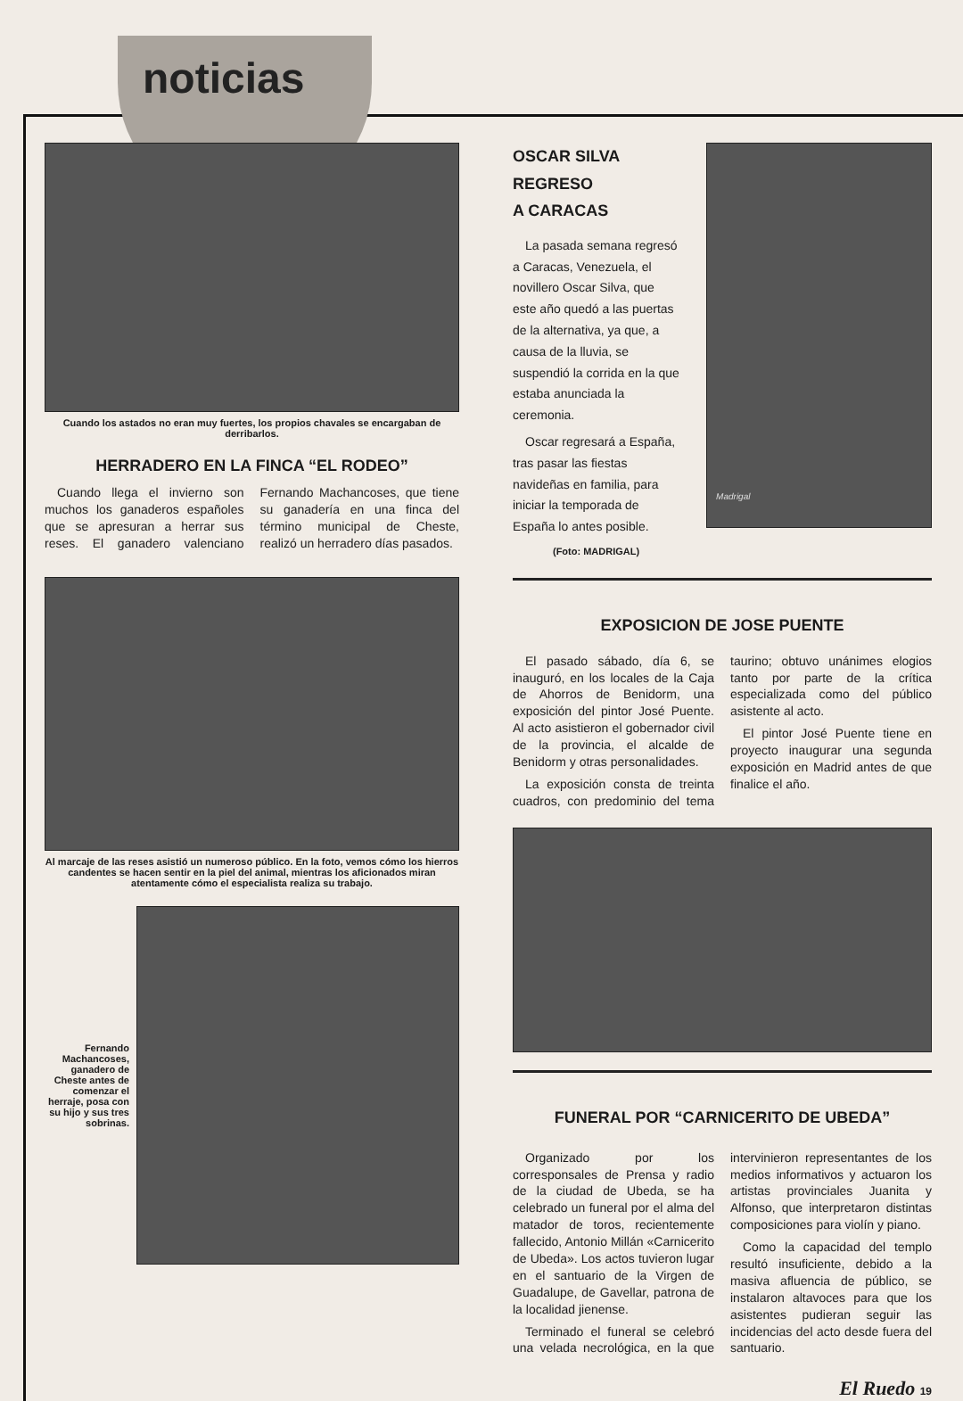noticias
Cuando los astados no eran muy fuertes, los propios chavales se encargaban de derribarlos.
HERRADERO EN LA FINCA “EL RODEO”
Cuando llega el invierno son muchos los ganaderos españoles que se apresuran a herrar sus reses. El ganadero valenciano Fernando Machancoses, que tiene su ganadería en una finca del término municipal de Cheste, realizó un herradero días pasados.
Al marcaje de las reses asistió un numeroso público. En la foto, vemos cómo los hierros candentes se hacen sentir en la piel del animal, mientras los aficionados miran atentamente cómo el especialista realiza su trabajo.
Fernando Machancoses, ganadero de Cheste antes de comenzar el herraje, posa con su hijo y sus tres sobrinas.
OSCAR SILVA
REGRESO
A CARACAS
La pasada semana regresó a Caracas, Venezuela, el novillero Oscar Silva, que este año quedó a las puertas de la alternativa, ya que, a causa de la lluvia, se suspendió la corrida en la que estaba anunciada la ceremonia.
Oscar regresará a España, tras pasar las fiestas navideñas en familia, para iniciar la temporada de España lo antes posible.
(Foto: MADRIGAL)
Madrigal
EXPOSICION DE JOSE PUENTE
El pasado sábado, día 6, se inauguró, en los locales de la Caja de Ahorros de Benidorm, una exposición del pintor José Puente. Al acto asistieron el gobernador civil de la provincia, el alcalde de Benidorm y otras personalidades.
La exposición consta de treinta cuadros, con predominio del tema taurino; obtuvo unánimes elogios tanto por parte de la crítica especializada como del público asistente al acto.
El pintor José Puente tiene en proyecto inaugurar una segunda exposición en Madrid antes de que finalice el año.
FUNERAL POR “CARNICERITO DE UBEDA”
Organizado por los corresponsales de Prensa y radio de la ciudad de Ubeda, se ha celebrado un funeral por el alma del matador de toros, recientemente fallecido, Antonio Millán «Carnicerito de Ubeda». Los actos tuvieron lugar en el santuario de la Virgen de Guadalupe, de Gavellar, patrona de la localidad jienense.
Terminado el funeral se celebró una velada necrológica, en la que intervinieron representantes de los medios informativos y actuaron los artistas provinciales Juanita y Alfonso, que interpretaron distintas composiciones para violín y piano.
Como la capacidad del templo resultó insuficiente, debido a la masiva afluencia de público, se instalaron altavoces para que los asistentes pudieran seguir las incidencias del acto desde fuera del santuario.
El Ruedo 19